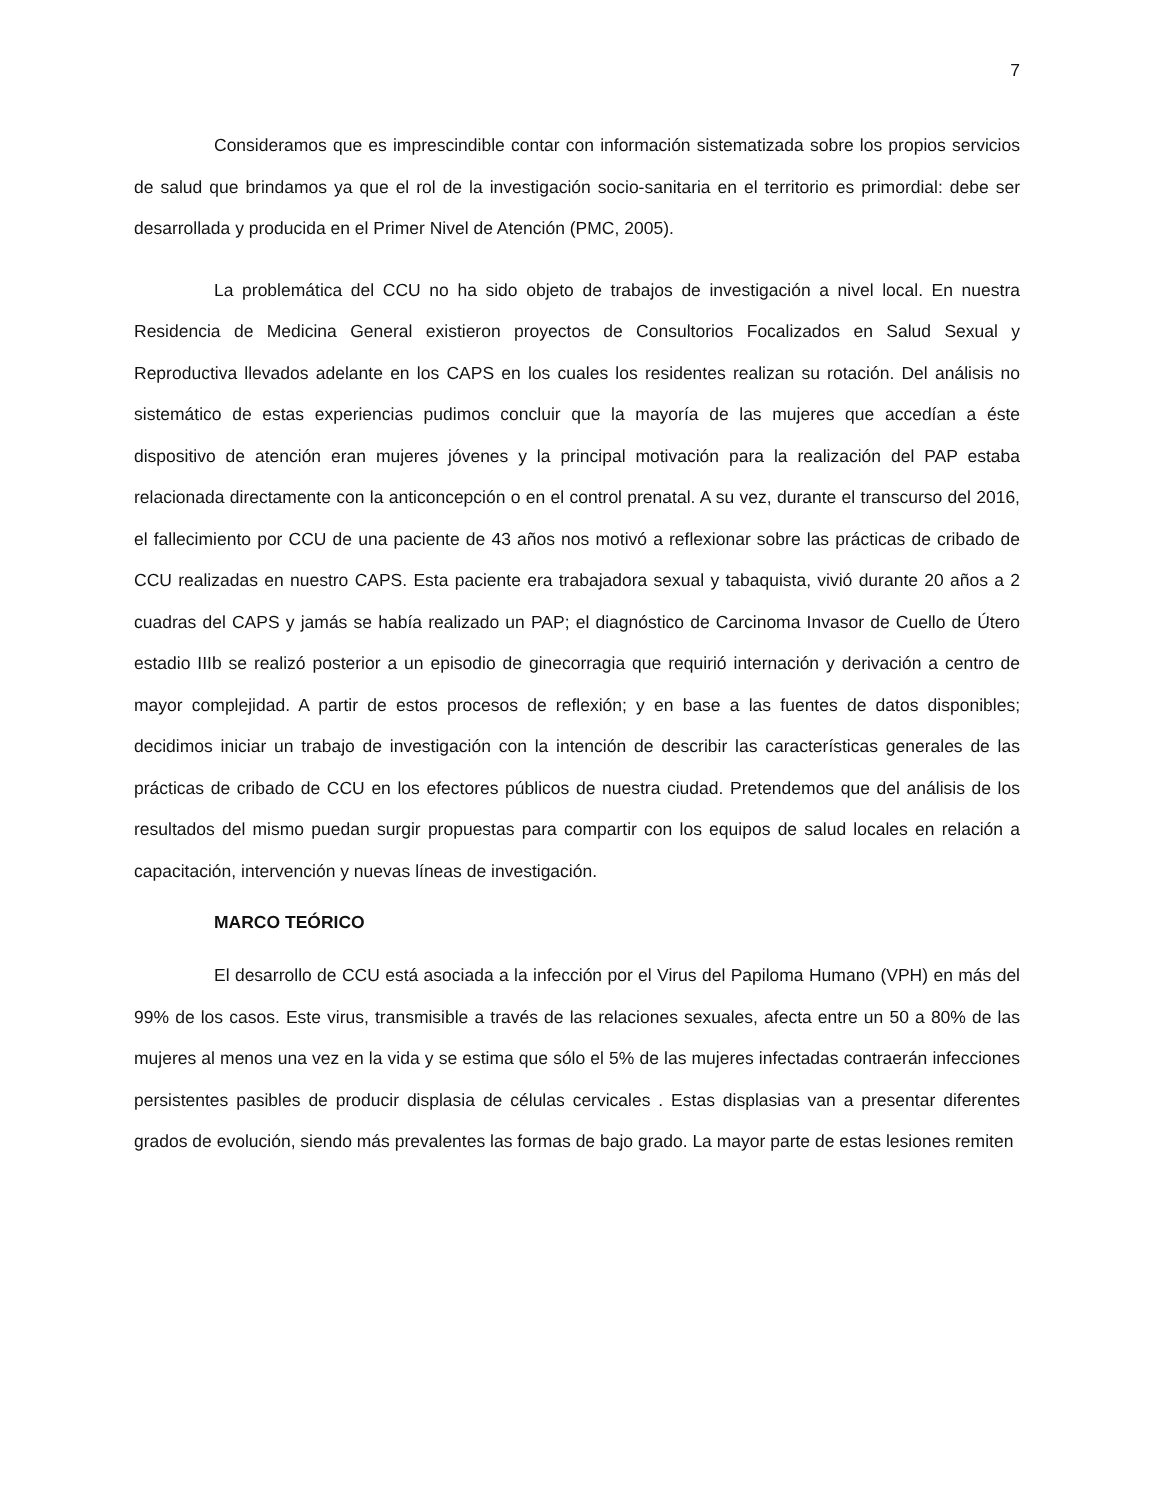7
Consideramos que es imprescindible contar con información sistematizada sobre los propios servicios de salud que brindamos ya que el rol de la investigación socio-sanitaria en el territorio es primordial: debe ser desarrollada y producida en el Primer Nivel de Atención (PMC, 2005).
La problemática del CCU no ha sido objeto de trabajos de investigación a nivel local. En nuestra Residencia de Medicina General existieron proyectos de Consultorios Focalizados en Salud Sexual y Reproductiva llevados adelante en los CAPS en los cuales los residentes realizan su rotación. Del análisis no sistemático de estas experiencias pudimos concluir que la mayoría de las mujeres que accedían a éste dispositivo de atención eran mujeres jóvenes y la principal motivación para la realización del PAP estaba relacionada directamente con la anticoncepción o en el control prenatal. A su vez, durante el transcurso del 2016, el fallecimiento por CCU de una paciente de 43 años nos motivó a reflexionar sobre las prácticas de cribado de CCU realizadas en nuestro CAPS. Esta paciente era trabajadora sexual y tabaquista, vivió durante 20 años a 2 cuadras del CAPS y jamás se había realizado un PAP; el diagnóstico de Carcinoma Invasor de Cuello de Útero estadio IIIb se realizó posterior a un episodio de ginecorragia que requirió internación y derivación a centro de mayor complejidad. A partir de estos procesos de reflexión; y en base a las fuentes de datos disponibles; decidimos iniciar un trabajo de investigación con la intención de describir las características generales de las prácticas de cribado de CCU en los efectores públicos de nuestra ciudad. Pretendemos que del análisis de los resultados del mismo puedan surgir propuestas para compartir con los equipos de salud locales en relación a capacitación, intervención y nuevas líneas de investigación.
MARCO TEÓRICO
El desarrollo de CCU está asociada a la infección por el Virus del Papiloma Humano (VPH) en más del 99% de los casos. Este virus, transmisible a través de las relaciones sexuales, afecta entre un 50 a 80% de las mujeres al menos una vez en la vida y se estima que sólo el 5% de las mujeres infectadas contraerán infecciones persistentes pasibles de producir displasia de células cervicales . Estas displasias van a presentar diferentes grados de evolución, siendo más prevalentes las formas de bajo grado. La mayor parte de estas lesiones remiten